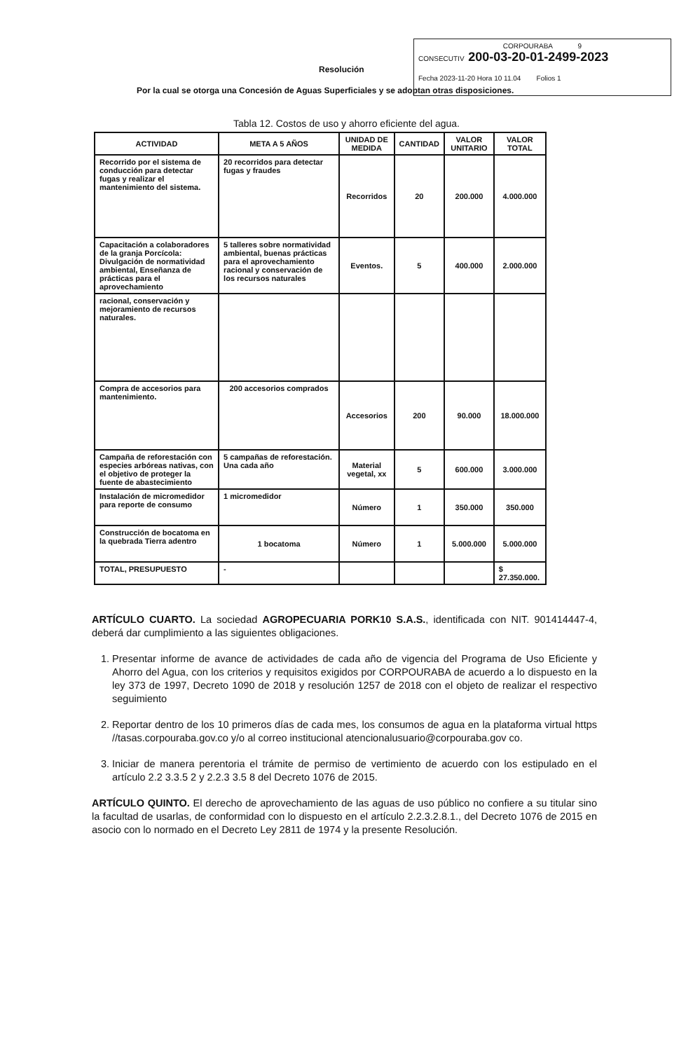CORPOURABA 9
CONSECUTIV 200-03-20-01-2499-2023
Fecha 2023-11-20 Hora 10 11.04 Folios 1
Resolución
Por la cual se otorga una Concesión de Aguas Superficiales y se adoptan otras disposiciones.
Tabla 12. Costos de uso y ahorro eficiente del agua.
| ACTIVIDAD | META A 5 AÑOS | UNIDAD DE MEDIDA | CANTIDAD | VALOR UNITARIO | VALOR TOTAL |
| --- | --- | --- | --- | --- | --- |
| Recorrido por el sistema de conducción para detectar fugas y realizar el mantenimiento del sistema. | 20 recorridos para detectar fugas y fraudes | Recorridos | 20 | 200.000 | 4.000.000 |
| Capacitación a colaboradores de la granja Porcícola: Divulgación de normatividad ambiental, Enseñanza de prácticas para el aprovechamiento | 5 talleres sobre normatividad ambiental, buenas prácticas para el aprovechamiento racional y conservación de los recursos naturales | Eventos. | 5 | 400.000 | 2.000.000 |
| racional, conservación y mejoramiento de recursos naturales. | | | | | |
| Compra de accesorios para mantenimiento. | 200 accesorios comprados | Accesorios | 200 | 90.000 | 18.000.000 |
| Campaña de reforestación con especies arbóreas nativas, con el objetivo de proteger la fuente de abastecimiento | 5 campañas de reforestación. Una cada año | Material vegetal, xx | 5 | 600.000 | 3.000.000 |
| Instalación de micromedidor para reporte de consumo | 1 micromedidor | Número | 1 | 350.000 | 350.000 |
| Construcción de bocatoma en la quebrada Tierra adentro | 1 bocatoma | Número | 1 | 5.000.000 | 5.000.000 |
| TOTAL, PRESUPUESTO | - | | | | $ 27.350.000. |
ARTÍCULO CUARTO. La sociedad AGROPECUARIA PORK10 S.A.S., identificada con NIT. 901414447-4, deberá dar cumplimiento a las siguientes obligaciones.
1. Presentar informe de avance de actividades de cada año de vigencia del Programa de Uso Eficiente y Ahorro del Agua, con los criterios y requisitos exigidos por CORPOURABA de acuerdo a lo dispuesto en la ley 373 de 1997, Decreto 1090 de 2018 y resolución 1257 de 2018 con el objeto de realizar el respectivo seguimiento
2. Reportar dentro de los 10 primeros días de cada mes, los consumos de agua en la plataforma virtual https //tasas.corpouraba.gov.co y/o al correo institucional atencionalusuario@corpouraba.gov co.
3. Iniciar de manera perentoria el trámite de permiso de vertimiento de acuerdo con los estipulado en el artículo 2.2 3.3.5 2 y 2.2.3 3.5 8 del Decreto 1076 de 2015.
ARTÍCULO QUINTO. El derecho de aprovechamiento de las aguas de uso público no confiere a su titular sino la facultad de usarlas, de conformidad con lo dispuesto en el artículo 2.2.3.2.8.1., del Decreto 1076 de 2015 en asocio con lo normado en el Decreto Ley 2811 de 1974 y la presente Resolución.